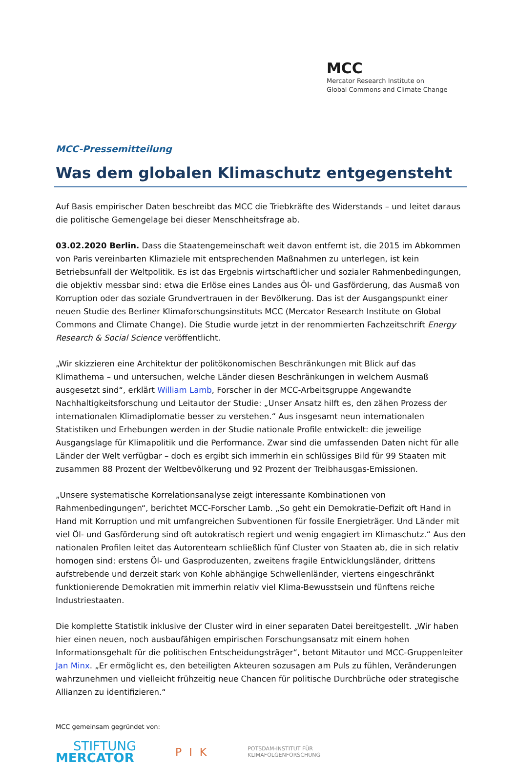MCC
Mercator Research Institute on
Global Commons and Climate Change
MCC-Pressemitteilung
Was dem globalen Klimaschutz entgegensteht
Auf Basis empirischer Daten beschreibt das MCC die Triebkräfte des Widerstands – und leitet daraus die politische Gemengelage bei dieser Menschheitsfrage ab.
03.02.2020 Berlin. Dass die Staatengemeinschaft weit davon entfernt ist, die 2015 im Abkommen von Paris vereinbarten Klimaziele mit entsprechenden Maßnahmen zu unterlegen, ist kein Betriebsunfall der Weltpolitik. Es ist das Ergebnis wirtschaftlicher und sozialer Rahmenbedingungen, die objektiv messbar sind: etwa die Erlöse eines Landes aus Öl- und Gasförderung, das Ausmaß von Korruption oder das soziale Grundvertrauen in der Bevölkerung. Das ist der Ausgangspunkt einer neuen Studie des Berliner Klimaforschungsinstituts MCC (Mercator Research Institute on Global Commons and Climate Change). Die Studie wurde jetzt in der renommierten Fachzeitschrift Energy Research & Social Science veröffentlicht.
„Wir skizzieren eine Architektur der politökonomischen Beschränkungen mit Blick auf das Klimathema – und untersuchen, welche Länder diesen Beschränkungen in welchem Ausmaß ausgesetzt sind“, erklärt William Lamb, Forscher in der MCC-Arbeitsgruppe Angewandte Nachhaltigkeitsforschung und Leitautor der Studie: „Unser Ansatz hilft es, den zähen Prozess der internationalen Klimadiplomatie besser zu verstehen.“ Aus insgesamt neun internationalen Statistiken und Erhebungen werden in der Studie nationale Profile entwickelt: die jeweilige Ausgangslage für Klimapolitik und die Performance. Zwar sind die umfassenden Daten nicht für alle Länder der Welt verfügbar – doch es ergibt sich immerhin ein schlüssiges Bild für 99 Staaten mit zusammen 88 Prozent der Weltbevölkerung und 92 Prozent der Treibhausgas-Emissionen.
„Unsere systematische Korrelationsanalyse zeigt interessante Kombinationen von Rahmenbedingungen“, berichtet MCC-Forscher Lamb. „So geht ein Demokratie-Defizit oft Hand in Hand mit Korruption und mit umfangreichen Subventionen für fossile Energieträger. Und Länder mit viel Öl- und Gasförderung sind oft autokratisch regiert und wenig engagiert im Klimaschutz.“ Aus den nationalen Profilen leitet das Autorenteam schließlich fünf Cluster von Staaten ab, die in sich relativ homogen sind: erstens Öl- und Gasproduzenten, zweitens fragile Entwicklungsländer, drittens aufstrebende und derzeit stark von Kohle abhängige Schwellenländer, viertens eingeschränkt funktionierende Demokratien mit immerhin relativ viel Klima-Bewusstsein und fünftens reiche Industriestaaten.
Die komplette Statistik inklusive der Cluster wird in einer separaten Datei bereitgestellt. „Wir haben hier einen neuen, noch ausbaufähigen empirischen Forschungsansatz mit einem hohen Informationsgehalt für die politischen Entscheidungsträger“, betont Mitautor und MCC-Gruppenleiter Jan Minx. „Er ermöglicht es, den beteiligten Akteuren sozusagen am Puls zu fühlen, Veränderungen wahrzunehmen und vielleicht frühzeitig neue Chancen für politische Durchbrüche oder strategische Allianzen zu identifizieren.“
MCC gemeinsam gegründet von:
STIFTUNG
MERCATOR
P I K
POTSDAM-INSTITUT FÜR
KLIMAFOLGENFORSCHUNG